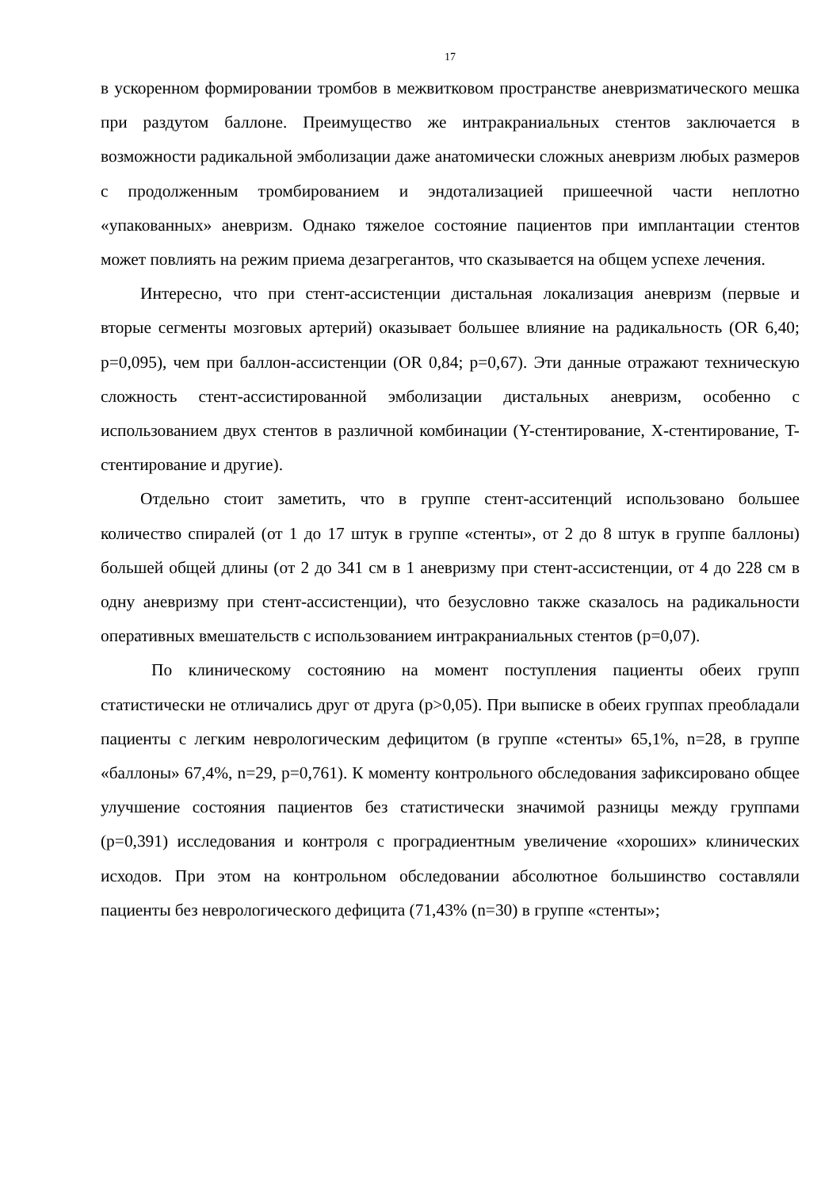17
в ускоренном формировании тромбов в межвитковом пространстве аневризматического мешка при раздутом баллоне. Преимущество же интракраниальных стентов заключается в возможности радикальной эмболизации даже анатомически сложных аневризм любых размеров с продолженным тромбированием и эндотализацией пришеечной части неплотно «упакованных» аневризм. Однако тяжелое состояние пациентов при имплантации стентов может повлиять на режим приема дезагрегантов, что сказывается на общем успехе лечения.
Интересно, что при стент-ассистенции дистальная локализация аневризм (первые и вторые сегменты мозговых артерий) оказывает большее влияние на радикальность (OR 6,40; p=0,095), чем при баллон-ассистенции (OR 0,84; p=0,67). Эти данные отражают техническую сложность стент-ассистированной эмболизации дистальных аневризм, особенно с использованием двух стентов в различной комбинации (Y-стентирование, X-стентирование, T-стентирование и другие).
Отдельно стоит заметить, что в группе стент-асситенций использовано большее количество спиралей (от 1 до 17 штук в группе «стенты», от 2 до 8 штук в группе баллоны) большей общей длины (от 2 до 341 см в 1 аневризму при стент-ассистенции, от 4 до 228 см в одну аневризму при стент-ассистенции), что безусловно также сказалось на радикальности оперативных вмешательств с использованием интракраниальных стентов (p=0,07).
По клиническому состоянию на момент поступления пациенты обеих групп статистически не отличались друг от друга (p>0,05). При выписке в обеих группах преобладали пациенты с легким неврологическим дефицитом (в группе «стенты» 65,1%, n=28, в группе «баллоны» 67,4%, n=29, p=0,761). К моменту контрольного обследования зафиксировано общее улучшение состояния пациентов без статистически значимой разницы между группами (p=0,391) исследования и контроля с проградиентным увеличение «хороших» клинических исходов. При этом на контрольном обследовании абсолютное большинство составляли пациенты без неврологического дефицита (71,43% (n=30) в группе «стенты»;